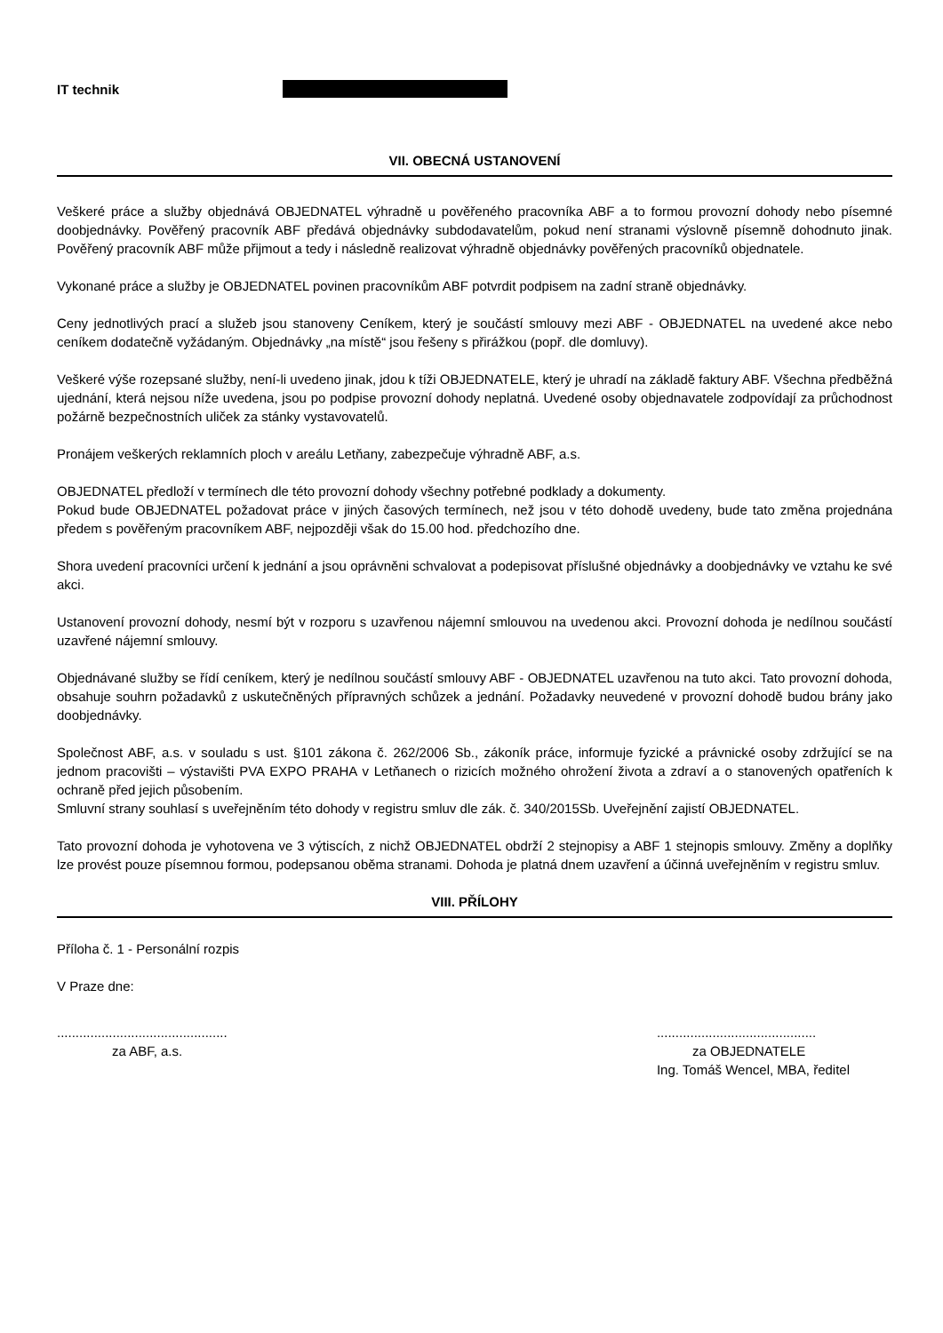IT technik
VII. OBECNÁ USTANOVENÍ
Veškeré práce a služby objednává OBJEDNATEL výhradně u pověřeného pracovníka ABF a to formou provozní dohody nebo písemné doobjednávky. Pověřený pracovník ABF předává objednávky subdodavatelům, pokud není stranami výslovně písemně dohodnuto jinak. Pověřený pracovník ABF může přijmout a tedy i následně realizovat výhradně objednávky pověřených pracovníků objednatele.
Vykonané práce a služby je OBJEDNATEL povinen pracovníkům ABF potvrdit podpisem na zadní straně objednávky.
Ceny jednotlivých prací a služeb jsou stanoveny Ceníkem, který je součástí smlouvy mezi ABF - OBJEDNATEL na uvedené akce nebo ceníkem dodatečně vyžádaným. Objednávky „na místě“ jsou řešeny s přirážkou (popř. dle domluvy).
Veškeré výše rozepsané služby, není-li uvedeno jinak, jdou k tíži OBJEDNATELE, který je uhradí na základě faktury ABF. Všechna předběžná ujednání, která nejsou níže uvedena, jsou po podpise provozní dohody neplatná. Uvedené osoby objednavatele zodpovídají za průchodnost požárně bezpečnostních uliček za stánky vystavovatelů.
Pronájem veškerých reklamních ploch v areálu Letňany, zabezpečuje výhradně ABF, a.s.
OBJEDNATEL předloží v termínech dle této provozní dohody všechny potřebné podklady a dokumenty.
Pokud bude OBJEDNATEL požadovat práce v jiných časových termínech, než jsou v této dohodě uvedeny, bude tato změna projednána předem s pověřeným pracovníkem ABF, nejpozději však do 15.00 hod. předchozího dne.
Shora uvedení pracovníci určení k jednání a jsou oprávněni schvalovat a podepisovat příslušné objednávky a doobjednávky ve vztahu ke své akci.
Ustanovení provozní dohody, nesmí být v rozporu s uzavřenou nájemní smlouvou na uvedenou akci. Provozní dohoda je nedílnou součástí uzavřené nájemní smlouvy.
Objednávané služby se řídí ceníkem, který je nedílnou součástí smlouvy ABF - OBJEDNATEL uzavřenou na tuto akci. Tato provozní dohoda, obsahuje souhrn požadavků z uskutečněných přípravných schůzek a jednání. Požadavky neuvedené v provozní dohodě budou brány jako doobjednávky.
Společnost ABF, a.s. v souladu s ust. §101 zákona č. 262/2006 Sb., zákoník práce, informuje fyzické a právnické osoby zdržující se na jednom pracovišti – výstavišti PVA EXPO PRAHA v Letňanech o rizicích možného ohrožení života a zdraví a o stanovených opatřeních k ochraně před jejich působením.
Smluvní strany souhlasí s uveřejněním této dohody v registru smluv dle zák. č. 340/2015Sb. Uveřejnění zajistí OBJEDNATEL.
Tato provozní dohoda je vyhotovena ve 3 výtiscích, z nichž OBJEDNATEL obdrží 2 stejnopisy a ABF 1 stejnopis smlouvy. Změny a doplňky lze provést pouze písemnou formou, podepsanou oběma stranami. Dohoda je platná dnem uzavření a účinná uveřejněním v registru smluv.
VIII. PŘÍLOHY
Příloha č. 1 - Personální rozpis
V Praze dne:
..............................................
za ABF, a.s.
...........................................
za OBJEDNATELE
Ing. Tomáš Wencel, MBA, ředitel